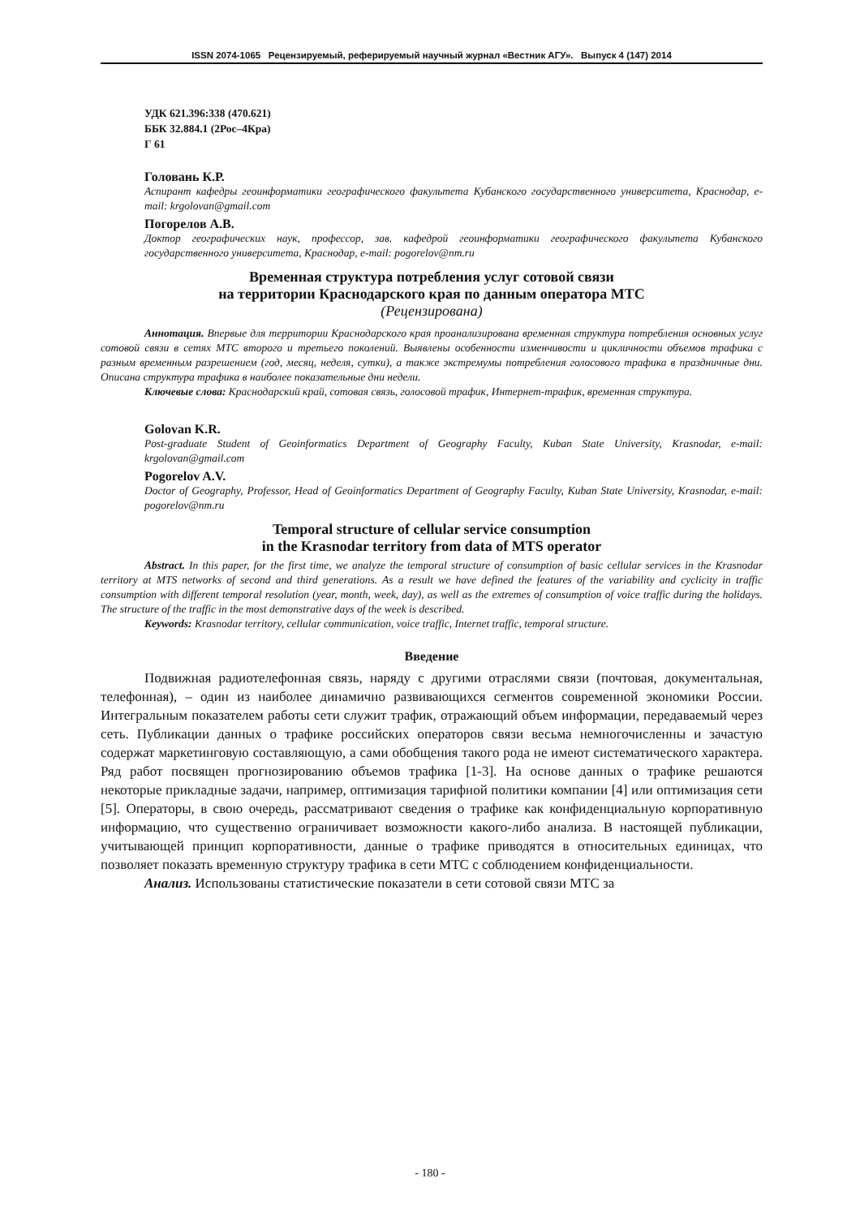ISSN 2074-1065 Рецензируемый, реферируемый научный журнал «Вестник АГУ». Выпуск 4 (147) 2014
УДК 621.396:338 (470.621)
ББК 32.884.1 (2Рос–4Кра)
Г 61
Головань К.Р.
Аспирант кафедры геоинформатики географического факультета Кубанского государственного университета, Краснодар, e-mail: krgolovan@gmail.com
Погорелов А.В.
Доктор географических наук, профессор, зав. кафедрой геоинформатики географического факультета Кубанского государственного университета, Краснодар, e-mail: pogorelov@nm.ru
Временная структура потребления услуг сотовой связи
на территории Краснодарского края по данным оператора МТС
(Рецензирована)
Аннотация. Впервые для территории Краснодарского края проанализирована временная структура потребления основных услуг сотовой связи в сетях МТС второго и третьего поколений. Выявлены особенности изменчивости и цикличности объемов трафика с разным временным разрешением (год, месяц, неделя, сутки), а также экстремумы потребления голосового трафика в праздничные дни. Описана структура трафика в наиболее показательные дни недели.
Ключевые слова: Краснодарский край, сотовая связь, голосовой трафик, Интернет-трафик, временная структура.
Golovan K.R.
Post-graduate Student of Geoinformatics Department of Geography Faculty, Kuban State University, Krasnodar, e-mail: krgolovan@gmail.com
Pogorelov A.V.
Doctor of Geography, Professor, Head of Geoinformatics Department of Geography Faculty, Kuban State University, Krasnodar, e-mail: pogorelov@nm.ru
Temporal structure of cellular service consumption
in the Krasnodar territory from data of MTS operator
Abstract. In this paper, for the first time, we analyze the temporal structure of consumption of basic cellular services in the Krasnodar territory at MTS networks of second and third generations. As a result we have defined the features of the variability and cyclicity in traffic consumption with different temporal resolution (year, month, week, day), as well as the extremes of consumption of voice traffic during the holidays. The structure of the traffic in the most demonstrative days of the week is described.
Keywords: Krasnodar territory, cellular communication, voice traffic, Internet traffic, temporal structure.
Введение
Подвижная радиотелефонная связь, наряду с другими отраслями связи (почтовая, документальная, телефонная), – один из наиболее динамично развивающихся сегментов современной экономики России. Интегральным показателем работы сети служит трафик, отражающий объем информации, передаваемый через сеть. Публикации данных о трафике российских операторов связи весьма немногочисленны и зачастую содержат маркетинговую составляющую, а сами обобщения такого рода не имеют систематического характера. Ряд работ посвящен прогнозированию объемов трафика [1-3]. На основе данных о трафике решаются некоторые прикладные задачи, например, оптимизация тарифной политики компании [4] или оптимизация сети [5]. Операторы, в свою очередь, рассматривают сведения о трафике как конфиденциальную корпоративную информацию, что существенно ограничивает возможности какого-либо анализа. В настоящей публикации, учитывающей принцип корпоративности, данные о трафике приводятся в относительных единицах, что позволяет показать временную структуру трафика в сети МТС с соблюдением конфиденциальности.
Анализ. Использованы статистические показатели в сети сотовой связи МТС за
- 180 -